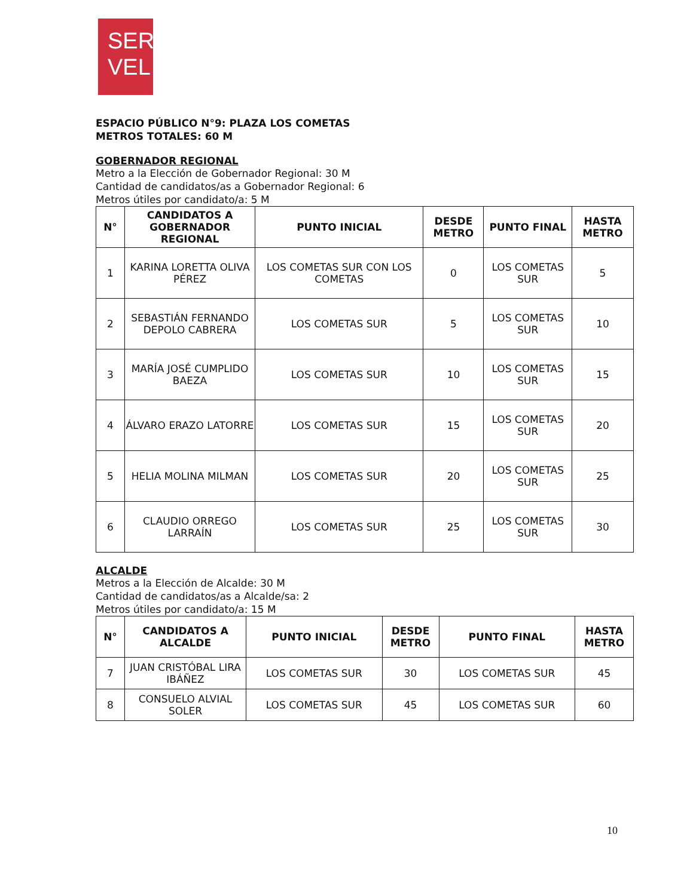SER
VEL
ESPACIO PÚBLICO N°9: PLAZA LOS COMETAS
METROS TOTALES: 60 M
GOBERNADOR REGIONAL
Metro a la Elección de Gobernador Regional: 30 M
Cantidad de candidatos/as a Gobernador Regional: 6
Metros útiles por candidato/a: 5 M
| N° | CANDIDATOS A GOBERNADOR REGIONAL | PUNTO INICIAL | DESDE METRO | PUNTO FINAL | HASTA METRO |
| --- | --- | --- | --- | --- | --- |
| 1 | KARINA LORETTA OLIVA PÉREZ | LOS COMETAS SUR CON LOS COMETAS | 0 | LOS COMETAS SUR | 5 |
| 2 | SEBASTIÁN FERNANDO DEPOLO CABRERA | LOS COMETAS SUR | 5 | LOS COMETAS SUR | 10 |
| 3 | MARÍA JOSÉ CUMPLIDO BAEZA | LOS COMETAS SUR | 10 | LOS COMETAS SUR | 15 |
| 4 | ÁLVARO ERAZO LATORRE | LOS COMETAS SUR | 15 | LOS COMETAS SUR | 20 |
| 5 | HELIA MOLINA MILMAN | LOS COMETAS SUR | 20 | LOS COMETAS SUR | 25 |
| 6 | CLAUDIO ORREGO LARRAÍN | LOS COMETAS SUR | 25 | LOS COMETAS SUR | 30 |
ALCALDE
Metros a la Elección de Alcalde: 30 M
Cantidad de candidatos/as a Alcalde/sa: 2
Metros útiles por candidato/a: 15 M
| N° | CANDIDATOS A ALCALDE | PUNTO INICIAL | DESDE METRO | PUNTO FINAL | HASTA METRO |
| --- | --- | --- | --- | --- | --- |
| 7 | JUAN CRISTÓBAL LIRA IBÁÑEZ | LOS COMETAS SUR | 30 | LOS COMETAS SUR | 45 |
| 8 | CONSUELO ALVIAL SOLER | LOS COMETAS SUR | 45 | LOS COMETAS SUR | 60 |
10